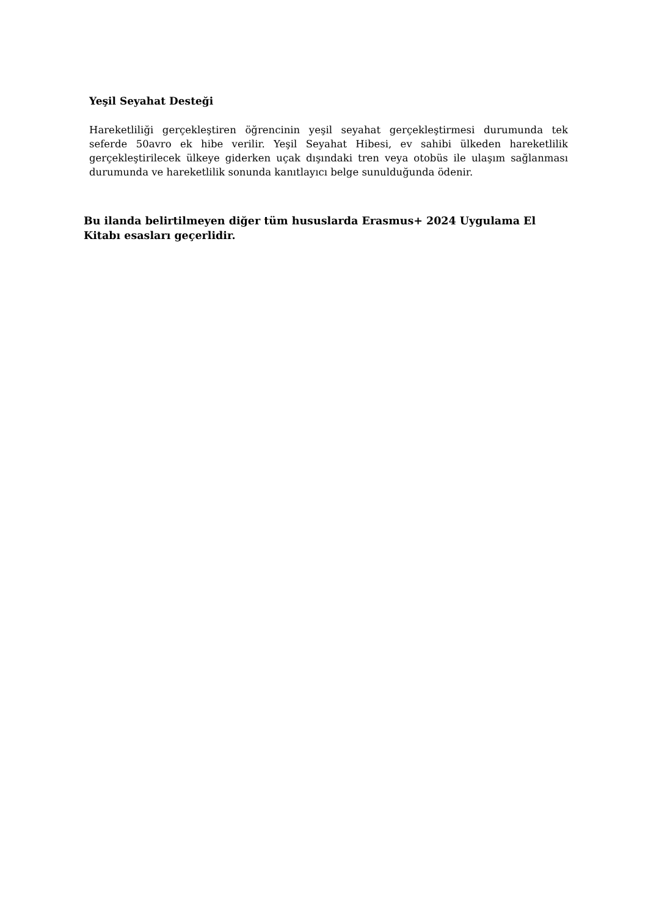Yeşil Seyahat Desteği
Hareketliliği gerçekleştiren öğrencinin yeşil seyahat gerçekleştirmesi durumunda tek seferde 50avro ek hibe verilir. Yeşil Seyahat Hibesi, ev sahibi ülkeden hareketlilik gerçekleştirilecek ülkeye giderken uçak dışındaki tren veya otobüs ile ulaşım sağlanması durumunda ve hareketlilik sonunda kanıtlayıcı belge sunulduğunda ödenir.
Bu ilanda belirtilmeyen diğer tüm hususlarda Erasmus+ 2024 Uygulama El Kitabı esasları geçerlidir.